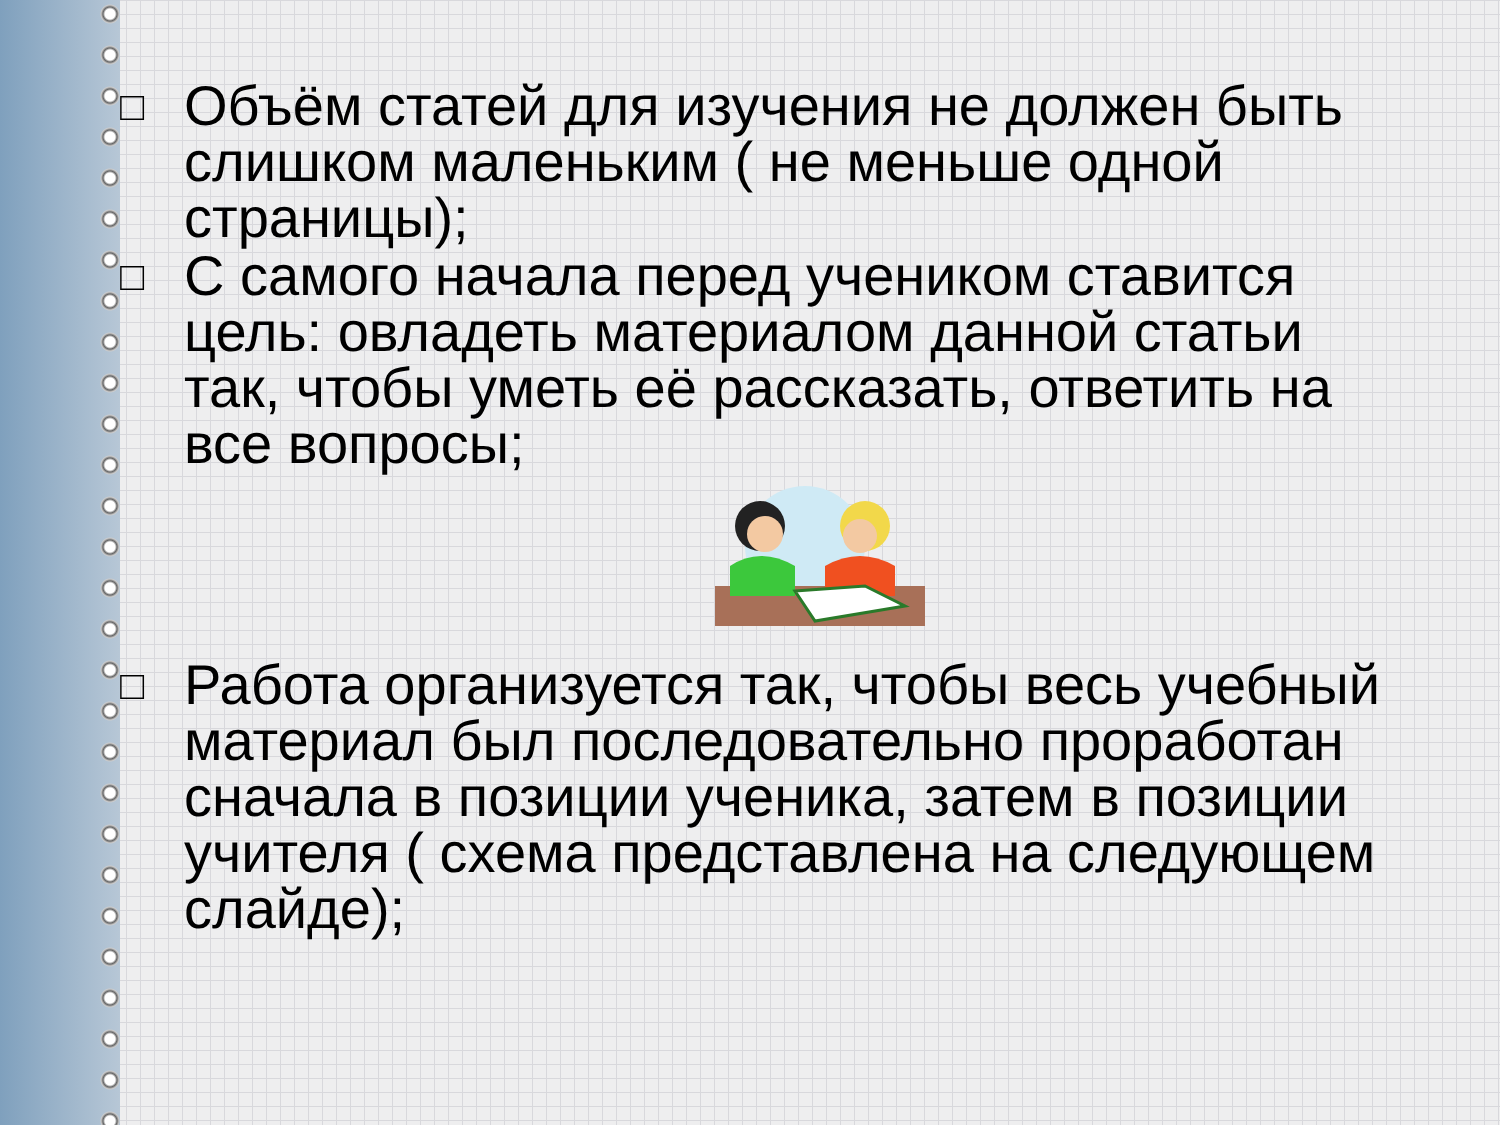□
Объём статей для изучения не должен быть слишком маленьким ( не меньше одной страницы);
□
С самого начала перед учеником ставится цель: овладеть материалом данной статьи так, чтобы уметь её рассказать, ответить на все вопросы;
□
Работа организуется так, чтобы весь учебный материал был последовательно проработан сначала в позиции ученика, затем в позиции учителя ( схема представлена на следующем слайде);